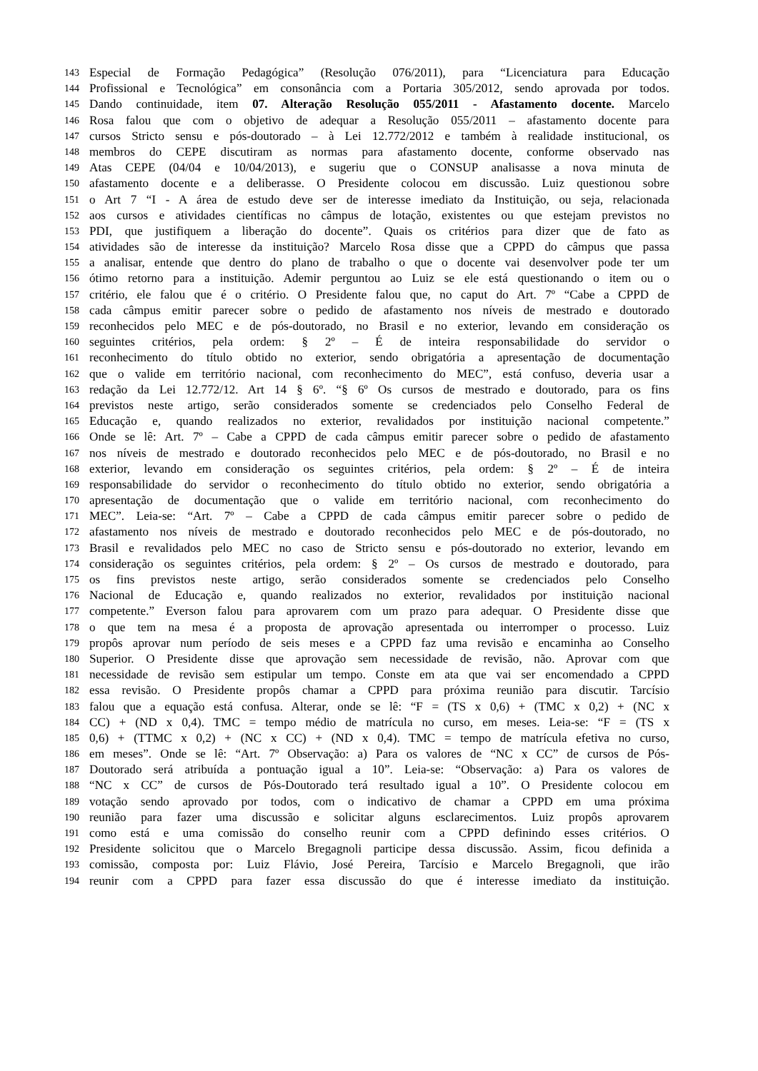143 Especial de Formação Pedagógica” (Resolução 076/2011), para “Licenciatura para Educação
144 Profissional e Tecnológica” em consonância com a Portaria 305/2012, sendo aprovada por todos.
145 Dando continuidade, item 07. Alteração Resolução 055/2011 - Afastamento docente. Marcelo
146 Rosa falou que com o objetivo de adequar a Resolução 055/2011 – afastamento docente para
147 cursos Stricto sensu e pós-doutorado – à Lei 12.772/2012 e também à realidade institucional, os
148 membros do CEPE discutiram as normas para afastamento docente, conforme observado nas
149 Atas CEPE (04/04 e 10/04/2013), e sugeriu que o CONSUP analisasse a nova minuta de
150 afastamento docente e a deliberasse. O Presidente colocou em discussão. Luiz questionou sobre
151 o Art 7 “I - A área de estudo deve ser de interesse imediato da Instituição, ou seja, relacionada
152 aos cursos e atividades científicas no câmpus de lotação, existentes ou que estejam previstos no
153 PDI, que justifiquem a liberação do docente”. Quais os critérios para dizer que de fato as
154 atividades são de interesse da instituição? Marcelo Rosa disse que a CPPD do câmpus que passa
155 a analisar, entende que dentro do plano de trabalho o que o docente vai desenvolver pode ter um
156 ótimo retorno para a instituição. Ademir perguntou ao Luiz se ele está questionando o item ou o
157 critério, ele falou que é o critério. O Presidente falou que, no caput do Art. 7º “Cabe a CPPD de
158 cada câmpus emitir parecer sobre o pedido de afastamento nos níveis de mestrado e doutorado
159 reconhecidos pelo MEC e de pós-doutorado, no Brasil e no exterior, levando em consideração os
160 seguintes critérios, pela ordem: § 2º – É de inteira responsabilidade do servidor o
161 reconhecimento do título obtido no exterior, sendo obrigatória a apresentação de documentação
162 que o valide em território nacional, com reconhecimento do MEC”, está confuso, deveria usar a
163 redação da Lei 12.772/12. Art 14 § 6º. “§ 6º Os cursos de mestrado e doutorado, para os fins
164 previstos neste artigo, serão considerados somente se credenciados pelo Conselho Federal de
165 Educação e, quando realizados no exterior, revalidados por instituição nacional competente.”
166 Onde se lê: Art. 7º – Cabe a CPPD de cada câmpus emitir parecer sobre o pedido de afastamento
167 nos níveis de mestrado e doutorado reconhecidos pelo MEC e de pós-doutorado, no Brasil e no
168 exterior, levando em consideração os seguintes critérios, pela ordem: § 2º – É de inteira
169 responsabilidade do servidor o reconhecimento do título obtido no exterior, sendo obrigatória a
170 apresentação de documentação que o valide em território nacional, com reconhecimento do
171 MEC”. Leia-se: “Art. 7º – Cabe a CPPD de cada câmpus emitir parecer sobre o pedido de
172 afastamento nos níveis de mestrado e doutorado reconhecidos pelo MEC e de pós-doutorado, no
173 Brasil e revalidados pelo MEC no caso de Stricto sensu e pós-doutorado no exterior, levando em
174 consideração os seguintes critérios, pela ordem: § 2º – Os cursos de mestrado e doutorado, para
175 os fins previstos neste artigo, serão considerados somente se credenciados pelo Conselho
176 Nacional de Educação e, quando realizados no exterior, revalidados por instituição nacional
177 competente.” Everson falou para aprovarem com um prazo para adequar. O Presidente disse que
178 o que tem na mesa é a proposta de aprovação apresentada ou interromper o processo. Luiz
179 propôs aprovar num período de seis meses e a CPPD faz uma revisão e encaminha ao Conselho
180 Superior. O Presidente disse que aprovação sem necessidade de revisão, não. Aprovar com que
181 necessidade de revisão sem estipular um tempo. Conste em ata que vai ser encomendado a CPPD
182 essa revisão. O Presidente propôs chamar a CPPD para próxima reunião para discutir. Tarcísio
183 falou que a equação está confusa. Alterar, onde se lê: “F = (TS x 0,6) + (TMC x 0,2) + (NC x
184 CC) + (ND x 0,4). TMC = tempo médio de matrícula no curso, em meses. Leia-se: “F = (TS x
185 0,6) + (TTMC x 0,2) + (NC x CC) + (ND x 0,4). TMC = tempo de matrícula efetiva no curso,
186 em meses”. Onde se lê: “Art. 7º Observação: a) Para os valores de “NC x CC” de cursos de Pós-
187 Doutorado será atribuída a pontuação igual a 10”. Leia-se: “Observação: a) Para os valores de
188 “NC x CC” de cursos de Pós-Doutorado terá resultado igual a 10”. O Presidente colocou em
189 votação sendo aprovado por todos, com o indicativo de chamar a CPPD em uma próxima
190 reunião para fazer uma discussão e solicitar alguns esclarecimentos. Luiz propôs aprovarem
191 como está e uma comissão do conselho reunir com a CPPD definindo esses critérios. O
192 Presidente solicitou que o Marcelo Bregagnoli participe dessa discussão. Assim, ficou definida a
193 comissão, composta por: Luiz Flávio, José Pereira, Tarcísio e Marcelo Bregagnoli, que irão
194 reunir com a CPPD para fazer essa discussão do que é interesse imediato da instituição.